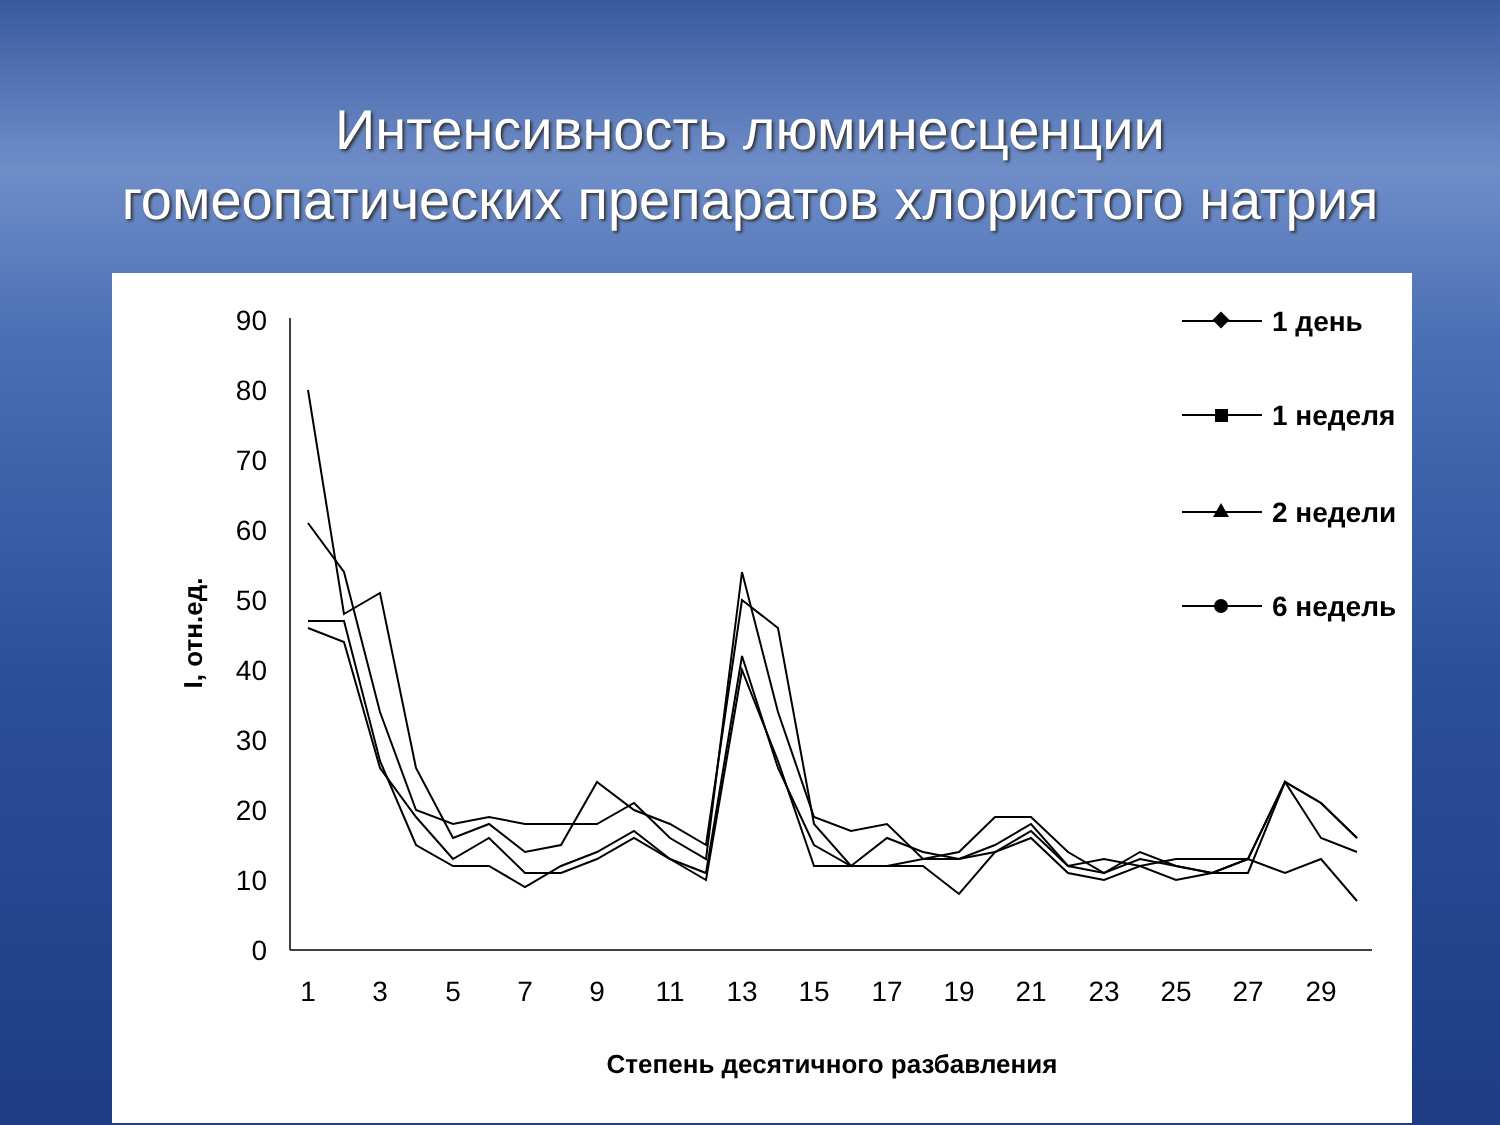Интенсивность люминесценции
гомеопатических препаратов хлористого натрия
0
10
20
30
40
50
60
70
80
90
1
3
5
7
9
11
13
15
17
19
21
23
25
27
29
Степень десятичного разбавления
I, отн.ед.
1 день
1 неделя
2 недели
6 недель